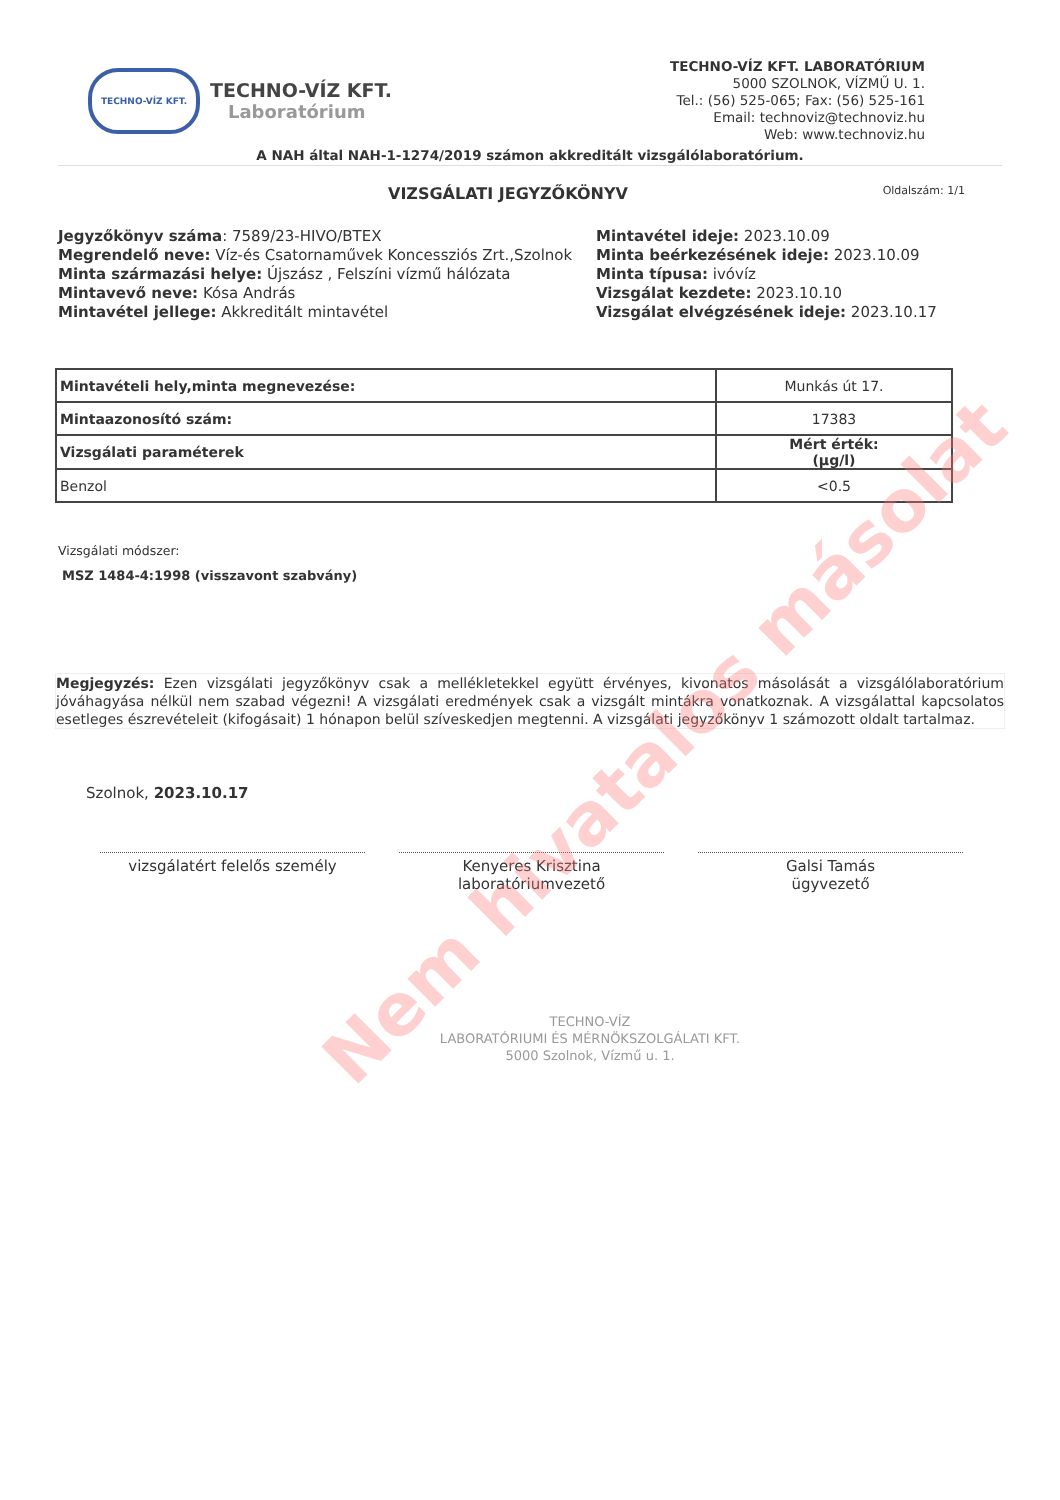TECHNO-VÍZ KFT.
TECHNO-VÍZ KFT.
Laboratórium
TECHNO-VÍZ KFT. LABORATÓRIUM
5000 SZOLNOK, VÍZMŰ U. 1.
Tel.: (56) 525-065; Fax: (56) 525-161
Email: technoviz@technoviz.hu
Web: www.technoviz.hu
A NAH által NAH-1-1274/2019 számon akkreditált vizsgálólaboratórium.
VIZSGÁLATI JEGYZŐKÖNYV
Oldalszám: 1/1
Jegyzőkönyv száma: 7589/23-HIVO/BTEX
Megrendelő neve: Víz-és Csatornaművek Koncessziós Zrt.,Szolnok
Minta származási helye: Újszász , Felszíni vízmű hálózata
Mintavevő neve: Kósa András
Mintavétel jellege: Akkreditált mintavétel
Mintavétel ideje: 2023.10.09
Minta beérkezésének ideje: 2023.10.09
Minta típusa: ivóvíz
Vizsgálat kezdete: 2023.10.10
Vizsgálat elvégzésének ideje: 2023.10.17
| Mintavételi hely,minta megnevezése: | Munkás út 17. |
| Mintaazonosító szám: | 17383 |
| Vizsgálati paraméterek | Mért érték: (µg/l) |
| Benzol | <0.5 |
Vizsgálati módszer:
MSZ 1484-4:1998 (visszavont szabvány)
Megjegyzés: Ezen vizsgálati jegyzőkönyv csak a mellékletekkel együtt érvényes, kivonatos másolását a vizsgálólaboratórium jóváhagyása nélkül nem szabad végezni! A vizsgálati eredmények csak a vizsgált mintákra vonatkoznak. A vizsgálattal kapcsolatos esetleges észrevételeit (kifogásait) 1 hónapon belül szíveskedjen megtenni. A vizsgálati jegyzőkönyv 1 számozott oldalt tartalmaz.
Szolnok, 2023.10.17
vizsgálatért felelős személy Kenyeres Krisztina
laboratóriumvezető
Galsi Tamás
ügyvezető
TECHNO-VÍZ
LABORATÓRIUMI ÉS MÉRNÖKSZOLGÁLATI KFT.
5000 Szolnok, Vízmű u. 1.
Nem hivatalos másolat